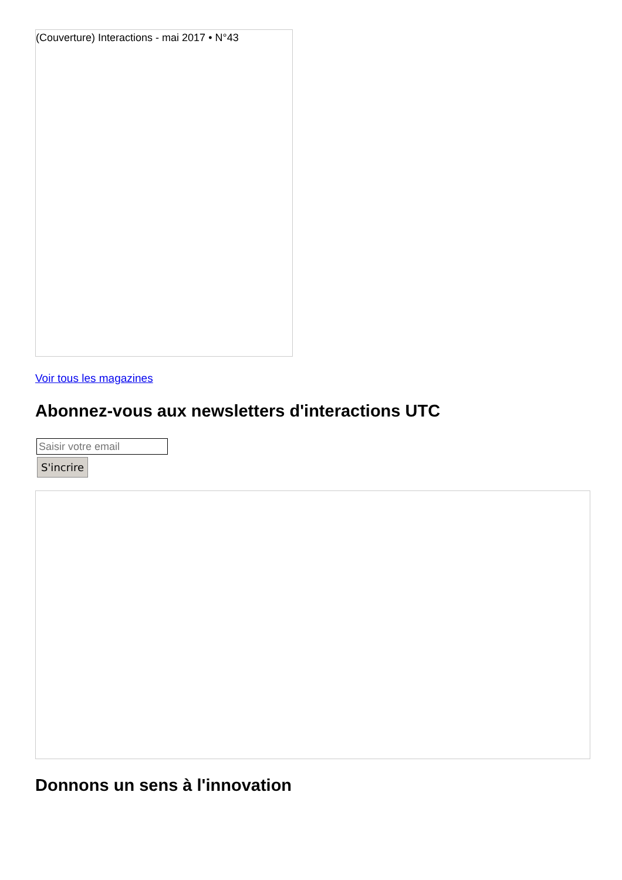(Couverture) Interactions - mai 2017 • N°43
Voir tous les magazines
Abonnez-vous aux newsletters d'interactions UTC
S'incrire
Donnons un sens à l'innovation